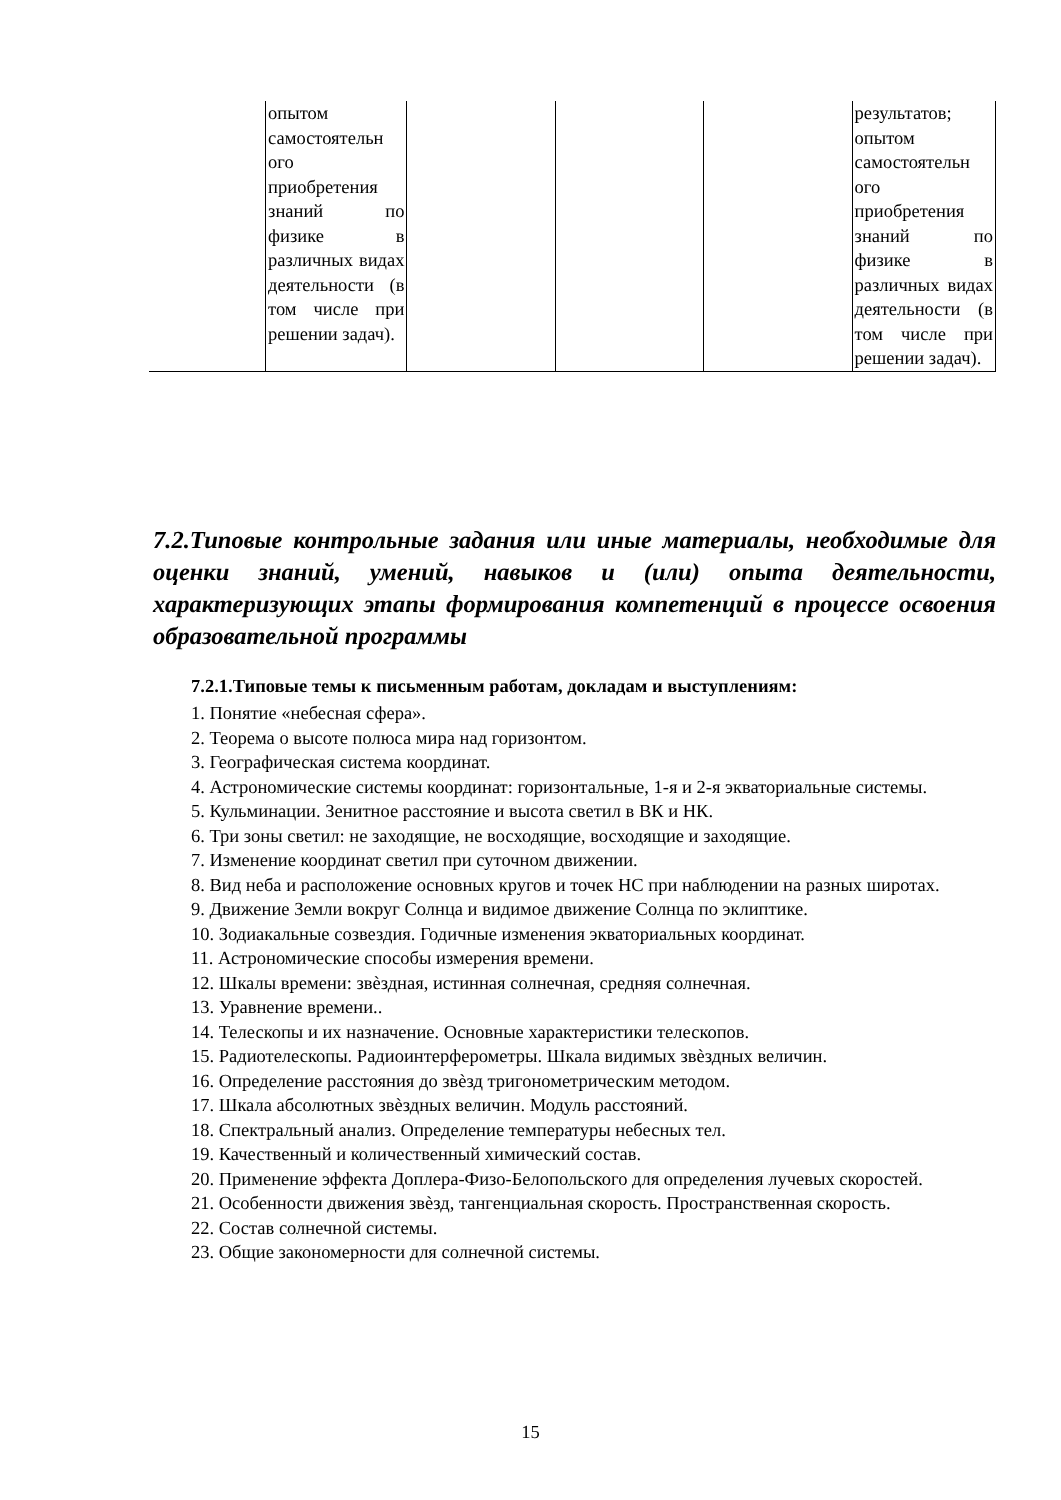| | опытом самостоятельн ого приобретения знаний по физике в различных видах деятельности (в том числе при решении задач). | | | | результатов; опытом самостоятельн ого приобретения знаний по физике в различных видах деятельности (в том числе при решении задач). |
7.2.Типовые контрольные задания или иные материалы, необходимые для оценки знаний, умений, навыков и (или) опыта деятельности, характеризующих этапы формирования компетенций в процессе освоения образовательной программы
7.2.1.Типовые темы к письменным работам, докладам и выступлениям:
1. Понятие «небесная сфера».
2. Теорема о высоте полюса мира над горизонтом.
3. Географическая система координат.
4. Астрономические системы координат: горизонтальные, 1-я и 2-я экваториальные системы.
5. Кульминации. Зенитное расстояние и высота светил в ВК и НК.
6. Три зоны светил: не заходящие, не восходящие, восходящие и заходящие.
7. Изменение координат светил при суточном движении.
8. Вид неба и расположение основных кругов и точек НС при наблюдении на разных широтах.
9. Движение Земли вокруг Солнца и видимое движение Солнца по эклиптике.
10. Зодиакальные созвездия. Годичные изменения экваториальных координат.
11. Астрономические способы измерения времени.
12. Шкалы времени: звѐздная, истинная солнечная, средняя солнечная.
13. Уравнение времени..
14. Телескопы и их назначение. Основные характеристики телескопов.
15. Радиотелескопы. Радиоинтерферометры. Шкала видимых звѐздных величин.
16. Определение расстояния до звѐзд тригонометрическим методом.
17. Шкала абсолютных звѐздных величин. Модуль расстояний.
18. Спектральный анализ. Определение температуры небесных тел.
19. Качественный и количественный химический состав.
20. Применение эффекта Доплера-Физо-Белопольского для определения лучевых скоростей.
21. Особенности движения звѐзд, тангенциальная скорость. Пространственная скорость.
22. Состав солнечной системы.
23. Общие закономерности для солнечной системы.
15